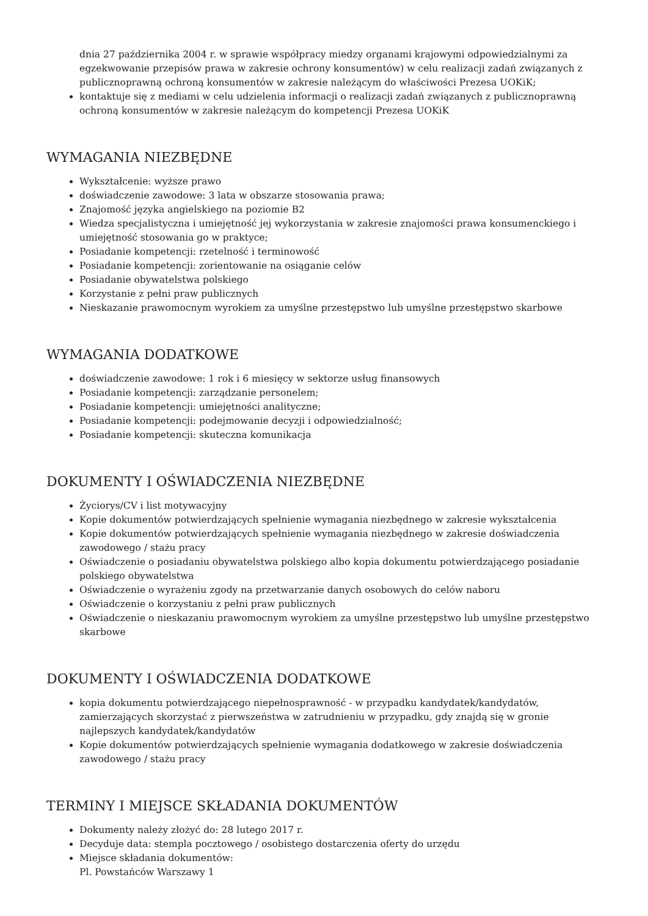dnia 27 października 2004 r. w sprawie współpracy miedzy organami krajowymi odpowiedzialnymi za egzekwowanie przepisów prawa w zakresie ochrony konsumentów) w celu realizacji zadań związanych z publicznoprawną ochroną konsumentów w zakresie należącym do właściwości Prezesa UOKiK;
kontaktuje się z mediami w celu udzielenia informacji o realizacji zadań związanych z publicznoprawną ochroną konsumentów w zakresie należącym do kompetencji Prezesa UOKiK
WYMAGANIA NIEZBĘDNE
Wykształcenie: wyższe prawo
doświadczenie zawodowe: 3 lata w obszarze stosowania prawa;
Znajomość języka angielskiego na poziomie B2
Wiedza specjalistyczna i umiejętność jej wykorzystania w zakresie znajomości prawa konsumenckiego i umiejętność stosowania go w praktyce;
Posiadanie kompetencji: rzetelność i terminowość
Posiadanie kompetencji: zorientowanie na osiąganie celów
Posiadanie obywatelstwa polskiego
Korzystanie z pełni praw publicznych
Nieskazanie prawomocnym wyrokiem za umyślne przestępstwo lub umyślne przestępstwo skarbowe
WYMAGANIA DODATKOWE
doświadczenie zawodowe: 1 rok i 6 miesięcy w sektorze usług finansowych
Posiadanie kompetencji: zarządzanie personelem;
Posiadanie kompetencji: umiejętności analityczne;
Posiadanie kompetencji: podejmowanie decyzji i odpowiedzialność;
Posiadanie kompetencji: skuteczna komunikacja
DOKUMENTY I OŚWIADCZENIA NIEZBĘDNE
Życiorys/CV i list motywacyjny
Kopie dokumentów potwierdzających spełnienie wymagania niezbędnego w zakresie wykształcenia
Kopie dokumentów potwierdzających spełnienie wymagania niezbędnego w zakresie doświadczenia zawodowego / stażu pracy
Oświadczenie o posiadaniu obywatelstwa polskiego albo kopia dokumentu potwierdzającego posiadanie polskiego obywatelstwa
Oświadczenie o wyrażeniu zgody na przetwarzanie danych osobowych do celów naboru
Oświadczenie o korzystaniu z pełni praw publicznych
Oświadczenie o nieskazaniu prawomocnym wyrokiem za umyślne przestępstwo lub umyślne przestępstwo skarbowe
DOKUMENTY I OŚWIADCZENIA DODATKOWE
kopia dokumentu potwierdzającego niepełnosprawność - w przypadku kandydatek/kandydatów, zamierzających skorzystać z pierwszeństwa w zatrudnieniu w przypadku, gdy znajdą się w gronie najlepszych kandydatek/kandydatów
Kopie dokumentów potwierdzających spełnienie wymagania dodatkowego w zakresie doświadczenia zawodowego / stażu pracy
TERMINY I MIEJSCE SKŁADANIA DOKUMENTÓW
Dokumenty należy złożyć do: 28 lutego 2017 r.
Decyduje data: stempla pocztowego / osobistego dostarczenia oferty do urzędu
Miejsce składania dokumentów:
Pl. Powstańców Warszawy 1